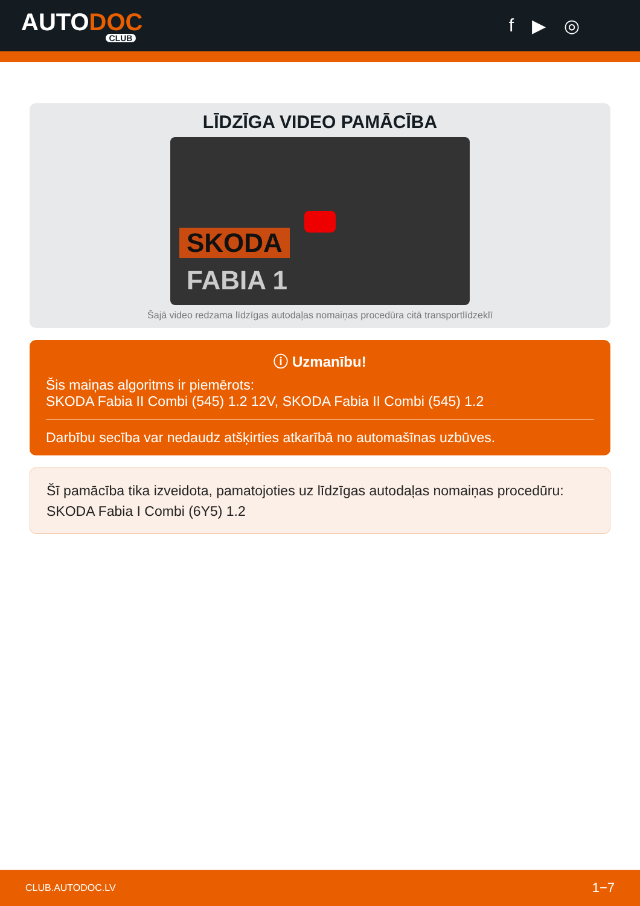AUTODOC
CLUB
f ▶ ◎
LĪDZĪGA VIDEO PAMĀCĪBA
SKODA
FABIA 1
Šajā video redzama līdzīgas autodaļas nomaiņas procedūra citā transportlīdzeklī
ⓘ Uzmanību!
Šis maiņas algoritms ir piemērots:
SKODA Fabia II Combi (545) 1.2 12V, SKODA Fabia II Combi (545) 1.2
Darbību secība var nedaudz atšķirties atkarībā no automašīnas uzbūves.
Šī pamācība tika izveidota, pamatojoties uz līdzīgas autodaļas nomaiņas procedūru: SKODA Fabia I Combi (6Y5) 1.2
CLUB.AUTODOC.LV 1−7